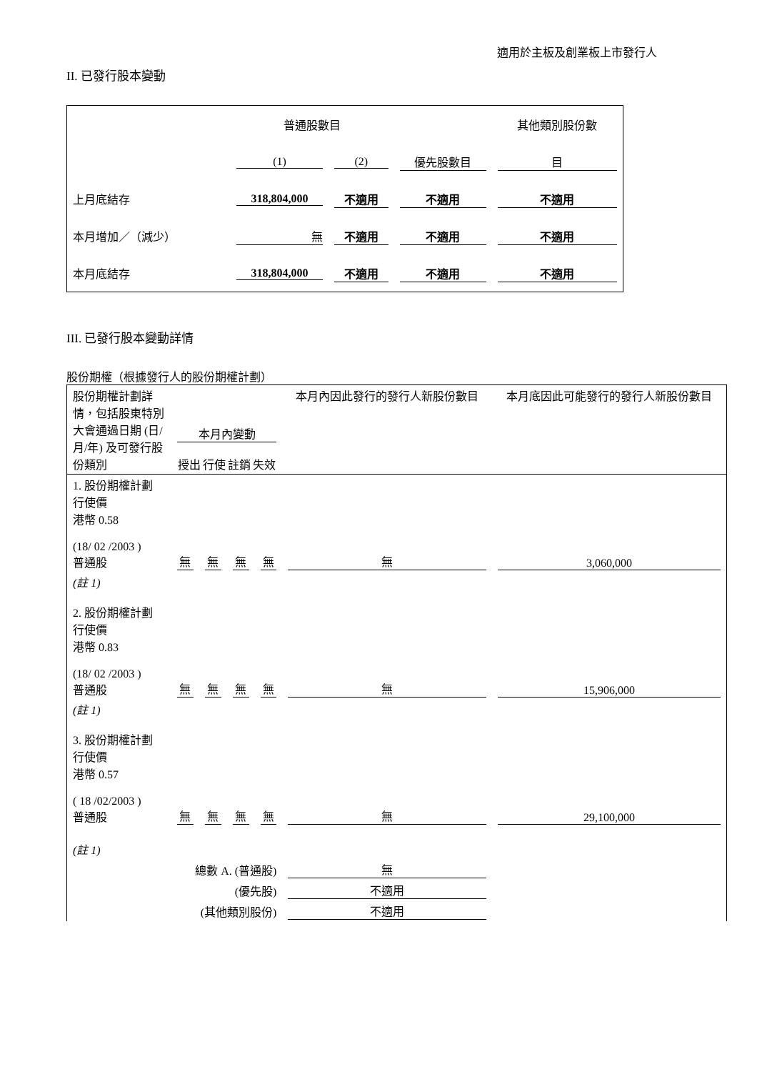適用於主板及創業板上市發行人
II. 已發行股本變動
| | 普通股數目 | | | 其他類別股份數 |
| | (1) | (2) | 優先股數目 | 目 |
| 上月底結存 | 318,804,000 | 不適用 | 不適用 | 不適用 |
| 本月增加／（減少） | 無 | 不適用 | 不適用 | 不適用 |
| 本月底結存 | 318,804,000 | 不適用 | 不適用 | 不適用 |
III. 已發行股本變動詳情
股份期權（根據發行人的股份期權計劃）
| 股份期權計劃詳情，包括股東特別大會通過日期 (日/月/年) 及可發行股份類別 | 本月內變動 授出 行使 註銷 失效 | | | | 本月內因此發行的發行人新股份數目 | 本月底因此可能發行的發行人新股份數目 |
| 1. 股份期權計劃 行使價 港幣 0.58 (18/ 02 /2003 ) 普通股 | 無 | 無 | 無 | 無 | 無 | 3,060,000 |
| (註 1) 2. 股份期權計劃 行使價 港幣 0.83 (18/ 02 /2003 ) 普通股 | 無 | 無 | 無 | 無 | 無 | 15,906,000 |
| (註 1) 3. 股份期權計劃 行使價 港幣 0.57 ( 18 /02/2003 ) 普通股 | 無 | 無 | 無 | 無 | 無 | 29,100,000 |
| (註 1) | | | | | | |
| 總數 A. (普通股) | | | | | 無 | |
| (優先股) | | | | | 不適用 | |
| (其他類別股份) | | | | | 不適用 | |